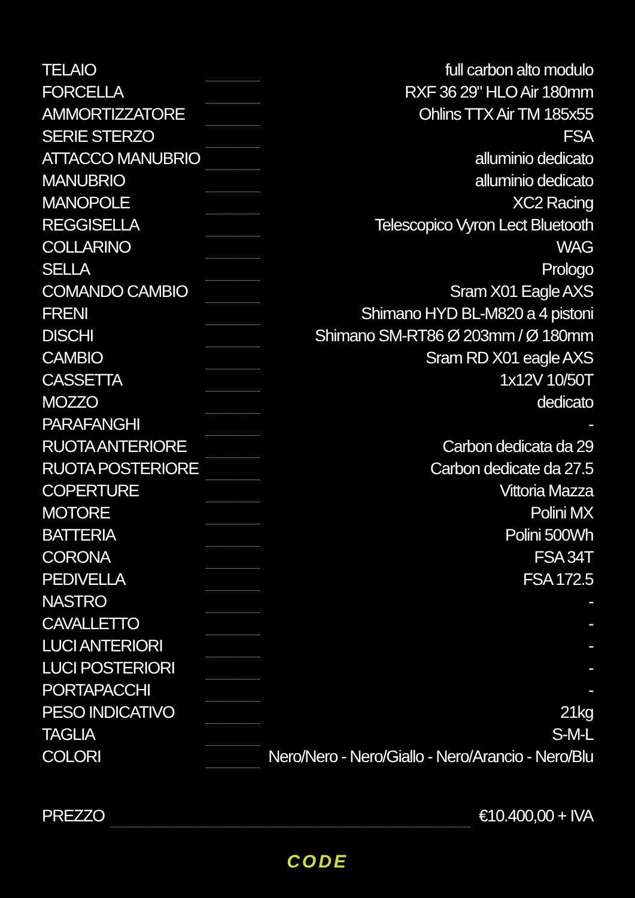| TELAIO | | full carbon alto modulo |
| FORCELLA | | RXF 36 29" HLO Air 180mm |
| AMMORTIZZATORE | | Ohlins TTX Air TM 185x55 |
| SERIE STERZO | | FSA |
| ATTACCO MANUBRIO | | alluminio dedicato |
| MANUBRIO | | alluminio dedicato |
| MANOPOLE | | XC2 Racing |
| REGGISELLA | | Telescopico Vyron Lect Bluetooth |
| COLLARINO | | WAG |
| SELLA | | Prologo |
| COMANDO CAMBIO | | Sram X01 Eagle AXS |
| FRENI | | Shimano HYD BL-M820 a 4 pistoni |
| DISCHI | | Shimano SM-RT86 Ø 203mm / Ø 180mm |
| CAMBIO | | Sram RD X01 eagle AXS |
| CASSETTA | | 1x12V 10/50T |
| MOZZO | | dedicato |
| PARAFANGHI | | - |
| RUOTA ANTERIORE | | Carbon dedicata da 29 |
| RUOTA POSTERIORE | | Carbon dedicate da 27.5 |
| COPERTURE | | Vittoria Mazza |
| MOTORE | | Polini MX |
| BATTERIA | | Polini 500Wh |
| CORONA | | FSA 34T |
| PEDIVELLA | | FSA 172.5 |
| NASTRO | | - |
| CAVALLETTO | | - |
| LUCI ANTERIORI | | - |
| LUCI POSTERIORI | | - |
| PORTAPACCHI | | - |
| PESO INDICATIVO | | 21kg |
| TAGLIA | | S-M-L |
| COLORI | | Nero/Nero - Nero/Giallo - Nero/Arancio - Nero/Blu |
| PREZZO | | €10.400,00 + IVA |
CODE